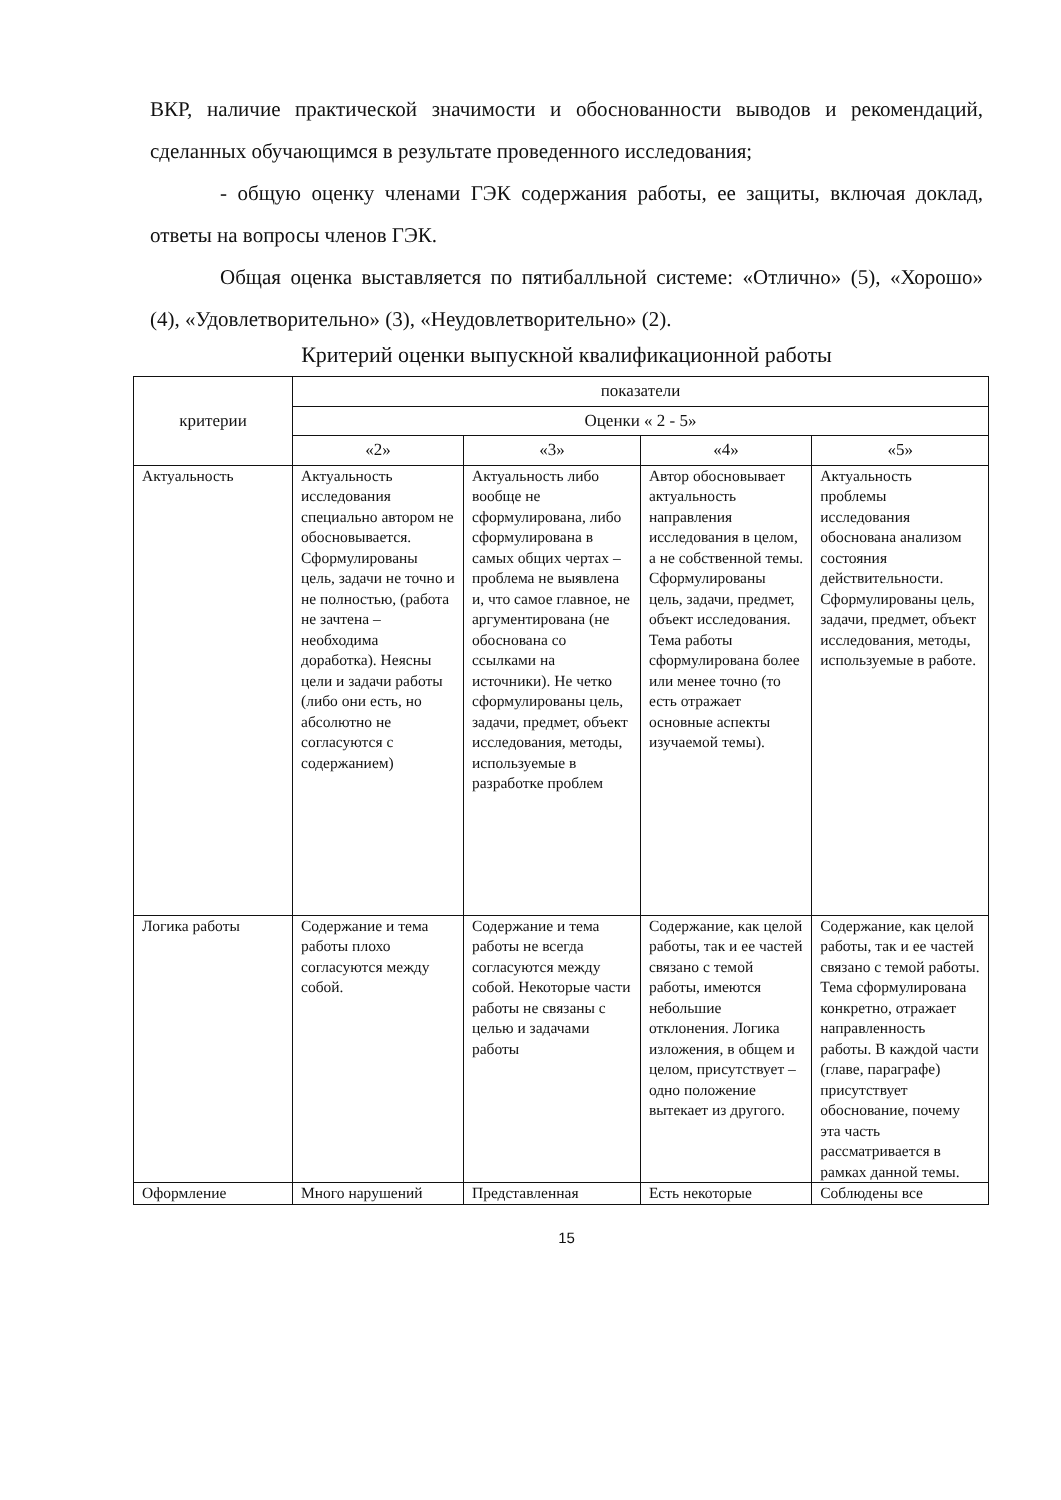ВКР, наличие практической значимости и обоснованности выводов и рекомендаций, сделанных обучающимся в результате проведенного исследования;
- общую оценку членами ГЭК содержания работы, ее защиты, включая доклад, ответы на вопросы членов ГЭК.
Общая оценка выставляется по пятибалльной системе: «Отлично» (5), «Хорошо» (4), «Удовлетворительно» (3), «Неудовлетворительно» (2).
Критерий оценки выпускной квалификационной работы
| критерии | показатели | | | |
| --- | --- | --- | --- | --- |
| | Оценки « 2 - 5» | | | |
| | «2» | «3» | «4» | «5» |
| Актуальность | Актуальность исследования специально автором не обосновывается. Сформулированы цель, задачи не точно и не полностью, (работа не зачтена – необходима доработка). Неясны цели и задачи работы (либо они есть, но абсолютно не согласуются с содержанием) | Актуальность либо вообще не сформулирована, либо сформулирована в самых общих чертах – проблема не выявлена и, что самое главное, не аргументирована (не обоснована со ссылками на источники). Не четко сформулированы цель, задачи, предмет, объект исследования, методы, используемые в разработке проблем | Автор обосновывает актуальность направления исследования в целом, а не собственной темы. Сформулированы цель, задачи, предмет, объект исследования. Тема работы сформулирована более или менее точно (то есть отражает основные аспекты изучаемой темы). | Актуальность проблемы исследования обоснована анализом состояния действительности. Сформулированы цель, задачи, предмет, объект исследования, методы, используемые в работе. |
| Логика работы | Содержание и тема работы плохо согласуются между собой. | Содержание и тема работы не всегда согласуются между собой. Некоторые части работы не связаны с целью и задачами работы | Содержание, как целой работы, так и ее частей связано с темой работы, имеются небольшие отклонения. Логика изложения, в общем и целом, присутствует – одно положение вытекает из другого. | Содержание, как целой работы, так и ее частей связано с темой работы. Тема сформулирована конкретно, отражает направленность работы. В каждой части (главе, параграфе) присутствует обоснование, почему эта часть рассматривается в рамках данной темы. |
| Оформление | Много нарушений | Представленная | Есть некоторые | Соблюдены все |
15